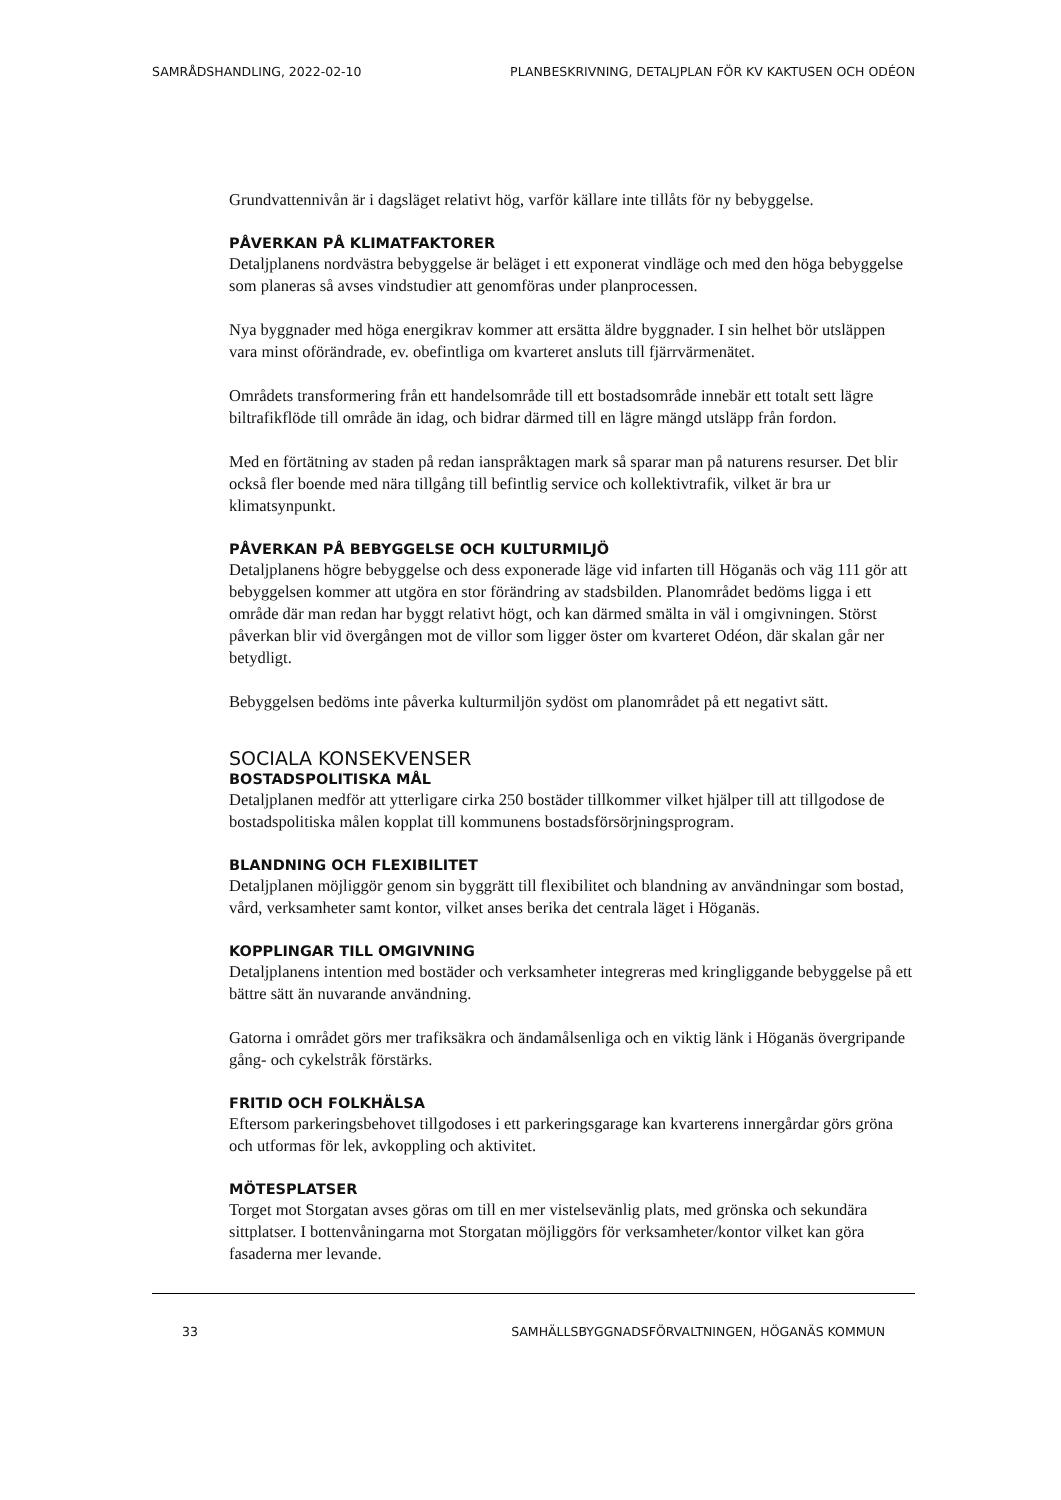SAMRÅDSHANDLING, 2022-02-10 PLANBESKRIVNING, DETALJPLAN FÖR KV KAKTUSEN OCH ODÉON
Grundvattennivån är i dagsläget relativt hög, varför källare inte tillåts för ny bebyggelse.
PÅVERKAN PÅ KLIMATFAKTORER
Detaljplanens nordvästra bebyggelse är beläget i ett exponerat vindläge och med den höga bebyggelse som planeras så avses vindstudier att genomföras under planprocessen.
Nya byggnader med höga energikrav kommer att ersätta äldre byggnader. I sin helhet bör utsläppen vara minst oförändrade, ev. obefintliga om kvarteret ansluts till fjärrvärmenätet.
Områdets transformering från ett handelsområde till ett bostadsområde innebär ett totalt sett lägre biltrafikflöde till område än idag, och bidrar därmed till en lägre mängd utsläpp från fordon.
Med en förtätning av staden på redan ianspråktagen mark så sparar man på naturens resurser. Det blir också fler boende med nära tillgång till befintlig service och kollektivtrafik, vilket är bra ur klimatsynpunkt.
PÅVERKAN PÅ BEBYGGELSE OCH KULTURMILJÖ
Detaljplanens högre bebyggelse och dess exponerade läge vid infarten till Höganäs och väg 111 gör att bebyggelsen kommer att utgöra en stor förändring av stadsbilden. Planområdet bedöms ligga i ett område där man redan har byggt relativt högt, och kan därmed smälta in väl i omgivningen. Störst påverkan blir vid övergången mot de villor som ligger öster om kvarteret Odéon, där skalan går ner betydligt.
Bebyggelsen bedöms inte påverka kulturmiljön sydöst om planområdet på ett negativt sätt.
SOCIALA KONSEKVENSER
BOSTADSPOLITISKA MÅL
Detaljplanen medför att ytterligare cirka 250 bostäder tillkommer vilket hjälper till att tillgodose de bostadspolitiska målen kopplat till kommunens bostadsförsörjningsprogram.
BLANDNING OCH FLEXIBILITET
Detaljplanen möjliggör genom sin byggrätt till flexibilitet och blandning av användningar som bostad, vård, verksamheter samt kontor, vilket anses berika det centrala läget i Höganäs.
KOPPLINGAR TILL OMGIVNING
Detaljplanens intention med bostäder och verksamheter integreras med kringliggande bebyggelse på ett bättre sätt än nuvarande användning.
Gatorna i området görs mer trafiksäkra och ändamålsenliga och en viktig länk i Höganäs övergripande gång- och cykelstråk förstärks.
FRITID OCH FOLKHÄLSA
Eftersom parkeringsbehovet tillgodoses i ett parkeringsgarage kan kvarterens innergårdar görs gröna och utformas för lek, avkoppling och aktivitet.
MÖTESPLATSER
Torget mot Storgatan avses göras om till en mer vistelsevänlig plats, med grönska och sekundära sittplatser. I bottenvåningarna mot Storgatan möjliggörs för verksamheter/kontor vilket kan göra fasaderna mer levande.
33 SAMHÄLLSBYGGNADSFÖRVALTNINGEN, HÖGANÄS KOMMUN